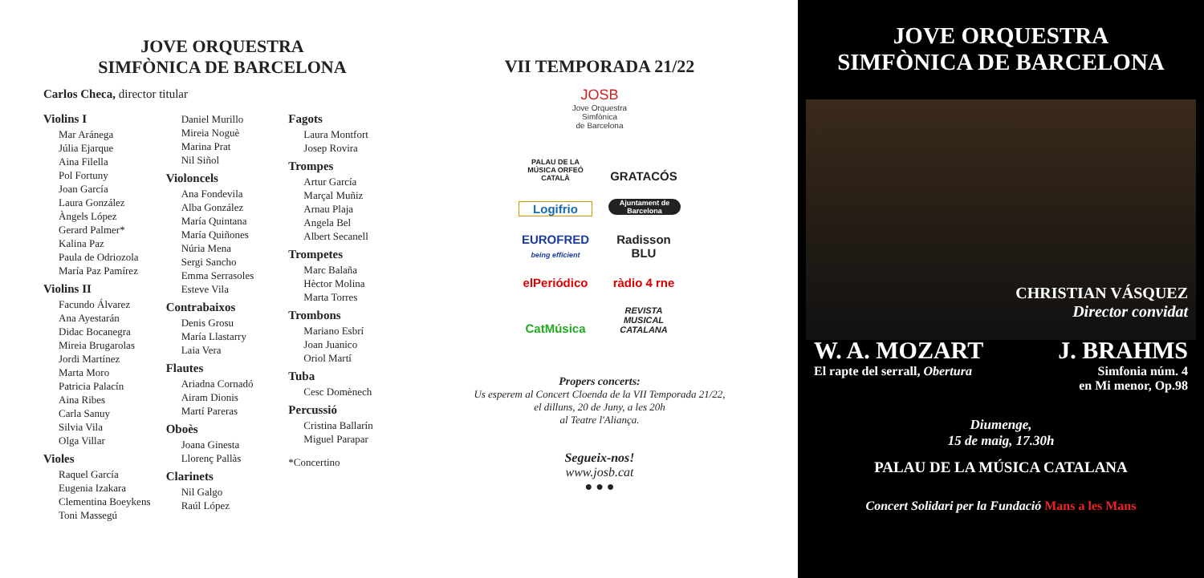JOVE ORQUESTRA
SIMFÒNICA DE BARCELONA
Carlos Checa, director titular
Violins I
Mar Aránega
Júlia Ejarque
Aina Filella
Pol Fortuny
Joan García
Laura González
Àngels López
Gerard Palmer*
Kalina Paz
Paula de Odriozola
María Paz Pamírez
Violins II
Facundo Álvarez
Ana Ayestarán
Didac Bocanegra
Mireia Brugarolas
Jordi Martínez
Marta Moro
Patricia Palacín
Aina Ribes
Carla Sanuy
Silvia Vila
Olga Villar
Violes
Raquel García
Eugenia Izakara
Clementina Boeykens
Toni Massegú
Daniel Murillo
Mireia Noguè
Marina Prat
Nil Siñol
Violoncels
Ana Fondevila
Alba González
María Quintana
María Quiñones
Núria Mena
Sergi Sancho
Emma Serrasoles
Esteve Vila
Contrabaixos
Denis Grosu
María Llastarry
Laia Vera
Flautes
Ariadna Cornadó
Airam Dionis
Martí Pareras
Oboès
Joana Ginesta
Llorenç Pallàs
Clarinets
Nil Galgo
Raúl López
Fagots
Laura Montfort
Josep Rovira
Trompes
Artur García
Marçal Muñiz
Arnau Plaja
Angela Bel
Albert Secanell
Trompetes
Marc Balaña
Hèctor Molina
Marta Torres
Trombons
Mariano Esbrí
Joan Juanico
Oriol Martí
Tuba
Cesc Domènech
Percussió
Cristina Ballarín
Miguel Parapar
*Concertino
VII TEMPORADA 21/22
JOSB
Jove Orquestra
Simfònica
de Barcelona
PALAU DE LA MÚSICA ORFEÓ CATALÀ GRATACÓS
Logifrio Ajuntament de Barcelona
EUROFRED being efficient Radisson BLU
elPeriódico ràdio 4 rne
CatMúsica REVISTA MUSICAL CATALANA
Propers concerts:
Us esperem al Concert Cloenda de la VII Temporada 21/22,
el dilluns, 20 de Juny, a les 20h
al Teatre l'Aliança.
Segueix-nos!
www.josb.cat
● ● ●
JOVE ORQUESTRA
SIMFÒNICA DE BARCELONA
CHRISTIAN VÁSQUEZ
Director convidat
W. A. MOZART
El rapte del serrall, Obertura
J. BRAHMS
Simfonia núm. 4
en Mi menor, Op.98
Diumenge,
15 de maig, 17.30h
PALAU DE LA MÚSICA CATALANA
Concert Solidari per la Fundació Mans a les Mans